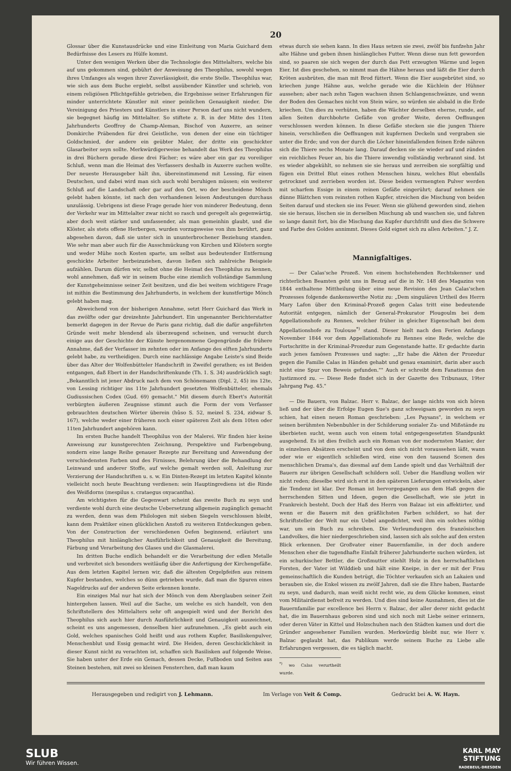20
Glossar über die Kunstausdrücke und eine Einleitung von Maria Guichard dem Bedürfnisse des Lesers zu Hülfe kommt.
Unter den wenigen Werken über die Technologie des Mittelalters, welche bis auf uns gekommen sind, gebührt der Anweisung des Theophilus, sowohl wegen ihres Umfanges als wegen ihrer Zuverlässigkeit, die erste Stelle. Theophilus war, wie sich aus dem Buche ergiebt, selbst ausübender Künstler und schrieb, von einem religiösen Pflichtgefühle getrieben, die Ergebnisse seiner Erfahrungen für minder unterrichtete Künstler mit einer peinlichen Genauigkeit nieder. Die Vereinigung des Priesters und Künstlers in einer Person darf uns nicht wundern, sie begegnet häufig im Mittelalter. So stiftete z. B. in der Mitte des 11ten Jahrhunderts Geoffroy de Champ-Aleman, Bischof von Auxerre, an seiner Domkirche Präbenden für drei Geistliche, von denen der eine ein tüchtiger Goldschmied, der andere ein geübter Maler, der dritte ein geschickter Glasarbeiter seyn sollte. Merkwürdigerweise behandelt das Werk des Theophilus in drei Büchern gerade diese drei Fächer; es wäre aber ein gar zu voreiliger Schluß, wenn man die Heimat des Verfassers deshalb in Auxerre suchen wollte. Der neueste Herausgeber hält ihn, übereinstimmend mit Lessing, für einen Deutschen, und dabei wird man sich auch wohl beruhigen müssen; ein weiterer Schluß auf die Landschaft oder gar auf den Ort, wo der bescheidene Mönch gelebt haben könnte, ist nach den vorhandenen leisen Andeutungen durchaus unzulässig. Uebrigens ist diese Frage gerade hier von minderer Bedeutung, denn der Verkehr war im Mittelalter zwar nicht so rasch und geregelt als gegenwärtig, aber doch weit stärker und umfassender, als man gemeinhin glaubt, und die Klöster, als stets offene Herbergen, wurden vorzugsweise von ihm berührt, ganz abgesehen davon, daß sie unter sich in ununterbrochener Beziehung standen. Wie sehr man aber auch für die Ausschmückung von Kirchen und Klöstern sorgte und weder Mühe noch Kosten sparte, um selbst aus bedeutender Entfernung geschickte Arbeiter herbeizuziehen, davon ließen sich zahlreiche Beispiele aufzählen. Darum dürfen wir, selbst ohne die Heimat des Theophilus zu kennen, wohl annehmen, daß wir in seinem Buche eine ziemlich vollständige Sammlung der Kunstgeheimnisse seiner Zeit besitzen, und die bei weitem wichtigere Frage ist mithin die Bestimmung des Jahrhunderts, in welchem der kunstfertige Mönch gelebt haben mag.
Abweichend von der bisherigen Annahme, setzt Herr Guichard das Werk in das zwölfte oder gar dreizehnte Jahrhundert. Ein ungenannter Berichterstatter bemerkt dagegen in der Revue de Paris ganz richtig, daß die dafür angeführten Gründe weit mehr blendend als überzeugend scheinen, und versucht durch einige aus der Geschichte der Künste hergenommene Gegengründe die frühere Annahme, daß der Verfasser im zehnten oder im Anfange des elften Jahrhunderts gelebt habe, zu vertheidigen. Durch eine nachlässige Angabe Leiste's sind Beide über das Alter der Wolfenbütteler Handschrift in Zweifel gerathen; es ist Beiden entgangen, daß Ebert in der Handschriftenkunde (Th. 1. S. 34) ausdrücklich sagt: „Bekanntlich ist jener Abdruck nach dem von Schönemann (Dipl. 2, 45) ins 12te, von Lessing richtiger ins 11te Jahrhundert gesetzten Wolfenbütteler, ehemals Gudiussischen Codex (Gud. 69) gemacht." Mit diesem durch Ebert's Autorität verbürgten äußeren Zeugnisse stimmt auch die Form der vom Verfasser gebrauchten deutschen Wörter überein (hûso S. 52, meizel S. 234, zidwar S. 167), welche weder einer früheren noch einer späteren Zeit als dem 10ten oder 11ten Jahrhundert angehören kann.
Im ersten Buche handelt Theophilus von der Malerei. Wir finden hier keine Anweisung zur kunstgerechten Zeichnung, Perspektive und Farbengebung, sondern eine lange Reihe genauer Rezepte zur Bereitung und Anwendung der verschiedensten Farben und des Firnisses, Belehrung über die Behandlung der Leinwand und anderer Stoffe, auf welche gemalt werden soll, Anleitung zur Verzierung der Handschriften u. s. w. Ein Dinten-Rezept im letzten Kapitel könnte vielleicht noch heute Beachtung verdienen: sein Hauptingrediens ist die Rinde des Weißdorns (mespilus s. crataegus oxyacantha).
Am wichtigsten für die Gegenwart scheint das zweite Buch zu seyn und verdiente wohl durch eine deutsche Uebersetzung allgemein zugänglich gemacht zu werden, denn was dem Philologen mit sieben Siegeln verschlossen bleibt, kann dem Praktiker einen glücklichen Anstoß zu weiteren Entdeckungen geben. Von der Construction der verschiedenen Oefen beginnend, erläutert uns Theophilus mit hinlänglicher Ausführlichkeit und Genauigkeit die Bereitung, Färbung und Verarbeitung des Glases und die Glasmalerei.
Im dritten Buche endlich behandelt er die Verarbeitung der edlen Metalle und verbreitet sich besonders weitläufig über die Anfertigung der Kirchengefäße. Aus dem letzten Kapitel lernen wir, daß die ältesten Orgelpfeifen aus reinem Kupfer bestanden, welches so dünn getrieben wurde, daß man die Spuren eines Nageldrucks auf der anderen Seite erkennen konnte.
Ein einziges Mal nur hat sich der Mönch von dem Aberglauben seiner Zeit hintergehen lassen. Weil auf die Sache, um welche es sich handelt, von den Schriftstellern des Mittelalters sehr oft angespielt wird und der Bericht des Theophilus sich auch hier durch Ausführlichkeit und Genauigkeit auszeichnet, scheint es uns angemessen, denselben hier aufzunehmen. „Es giebt auch ein Gold, welches spanisches Gold heißt und aus rothem Kupfer, Basiliskenpulver, Menschenblut und Essig gemacht wird. Die Heiden, deren Geschicklichkeit in dieser Kunst nicht zu verachten ist, schaffen sich Basilisken auf folgende Weise. Sie haben unter der Erde ein Gemach, dessen Decke, Fußboden und Seiten aus Steinen bestehen, mit zwei so kleinen Fensterchen, daß man kaum
etwas durch sie sehen kann. In dies Haus setzen sie zwei, zwölf bis funfzehn Jahr alte Hähne und geben ihnen hinlängliches Futter. Wenn diese nun fett geworden sind, so paaren sie sich wegen der durch das Fett erzeugten Wärme und legen Eier. Ist dies geschehen, so nimmt man die Hähne heraus und läßt die Eier durch Kröten ausbrüten, die man mit Brod füttert. Wenn die Eier ausgebrütet sind, so kriechen junge Hähne aus, welche gerade wie die Küchlein der Hühner aussehen; aber nach zehn Tagen wachsen ihnen Schlangenschwänze, und wenn der Boden des Gemaches nicht von Stein wäre, so würden sie alsbald in die Erde kriechen. Um dies zu verhüten, haben die Wächter derselben eherne, runde, auf allen Seiten durchbohrte Gefäße von großer Weite, deren Oeffnungen verschlossen werden können. In diese Gefäße stecken sie die jungen Thiere hinein, verschließen die Oeffnungen mit kupfernen Deckeln und vergraben sie unter die Erde; und von der durch die Löcher hineinfallenden feinen Erde nähren sich die Thiere sechs Monate lang. Darauf decken sie sie wieder auf und zünden ein reichliches Feuer an, bis die Thiere inwendig vollständig verbrannt sind. Ist es wieder abgekühlt, so nehmen sie sie heraus und zerreiben sie sorgfältig und fügen ein Drittel Blut eines rothen Menschen hinzu, welches Blut ebenfalls getrocknet und zerrieben worden ist. Diese beiden vermengten Pulver werden mit scharfem Essige in einem reinen Gefäße eingerührt; darauf nehmen sie dünne Blättchen vom reinsten rothen Kupfer, streichen die Mischung von beiden Seiten darauf und stecken sie ins Feuer. Wenn sie glühend geworden sind, ziehen sie sie heraus, löschen sie in derselben Mischung ab und waschen sie, und fahren so lange damit fort, bis die Mischung das Kupfer durchfrißt und dies die Schwere und Farbe des Goldes annimmt. Dieses Gold eignet sich zu allen Arbeiten." J. Z.
Mannigfaltiges.
— Der Calas'sche Prozeß. Von einem hochstehenden Rechtskenner und richterlichen Beamten geht uns in Bezug auf die in Nr. 148 des Magazins von 1844 enthaltene Mittheilung über eine neue Revision des Jean Calas'schen Prozesses folgende dankenswerthe Notiz zu: „Dem singulären Urtheil des Herrn Mary Lafon über den Kriminal-Prozeß gegen Calas tritt eine bedeutende Autorität entgegen, nämlich der General-Prokurator Plougoulm bei dem Appellationshofe zu Rennes, welcher früher in gleicher Eigenschaft bei dem Appellationshofe zu Toulouse<sup>*)</sup> stand. Dieser hielt nach den Ferien Anfangs November 1844 vor dem Appellationshofe zu Rennes eine Rede, welche die Fortschritte in der Kriminal-Prozedur zum Gegenstande hatte. Er gedachte darin auch jenes famösen Prozesses und sagte: „„Er habe die Akten der Prozedur gegen die Familie Calas in Händen gehabt und genau examinirt, darin aber auch nicht eine Spur von Beweis gefunden."" Auch er schreibt dem Fanatismus den Justizmord zu. — Diese Rede findet sich in der Gazette des Tribunaux, 19ter Jahrgang Pag. 45."
— Die Bauern, von Balzac. Herr v. Balzac, der lange nichts von sich hören ließ und der über die Erfolge Eugen Sue's ganz schweigsam geworden zu seyn schien, hat einen neuen Roman geschrieben: „Les Paysans", in welchem er seinen berühmten Nebenbuhler in der Schilderung sozialer Zu- und Mißstände zu überbieten sucht, wenn auch von einem total entgegengesetzten Standpunkt ausgehend. Es ist dies freilich auch ein Roman von der modernsten Manier, der in einzelnen Absätzen erscheint und von dem sich nicht voraussehen läßt, wann oder wie er eigentlich schließen wird, eine von den tausend Scenen des menschlichen Drama's, das diesmal auf dem Lande spielt und das Verhältniß der Bauern zur übrigen Gesellschaft schildern soll. Ueber die Handlung wollen wir nicht reden; dieselbe wird sich erst in den späteren Lieferungen entwickeln, aber die Tendenz ist klar. Der Roman ist hervorgegangen aus dem Haß gegen die herrschenden Sitten und Ideen, gegen die Gesellschaft, wie sie jetzt in Frankreich besteht. Doch der Haß des Herrn von Balzac ist ein affektirter, und wenn er die Bauern mit den gräßlichsten Farben schildert, so hat der Schriftsteller der Welt nur ein Uebel angedichtet, weil ihm ein solches nöthig war, um ein Buch zu schreiben. Die Verleumdungen des französischen Landvolkes, die hier niedergeschrieben sind, lassen sich als solche auf den ersten Blick erkennen. Der Großvater einer Bauernfamilie, in der doch andere Menschen eher die tugendhafte Einfalt früherer Jahrhunderte suchen würden, ist ein schurkischer Bettler, die Großmutter stiehlt Holz in den herrschaftlichen Forsten, der Vater ist Wilddieb und hält eine Kneipe, in der er mit der Frau gemeinschaftlich die Kunden betrügt, die Töchter verkaufen sich an Lakaien und berauben sie, die Enkel wissen zu zwölf Jahren, daß sie die Ehre haben, Bastarde zu seyn, und dadurch, man weiß nicht recht wie, zu dem Glücke kommen, einst vom Militairdienst befreit zu werden. Und dies sind keine Ausnahmen, dies ist die Bauernfamilie par excellence bei Herrn v. Balzac, der aller derer nicht gedacht hat, die im Bauernhaus geboren sind und sich noch mit Liebe seiner erinnern, oder deren Väter in Kittel und Holzschuhen nach den Städten kamen und dort die Gründer angesehener Familien wurden. Merkwürdig bleibt nur, wie Herr v. Balzac geglaubt hat, das Publikum werde seinem Buche zu Liebe alle Erfahrungen vergessen, die es täglich macht.
<sup>*)</sup> wo Calas verurtheilt wurde.
Herausgegeben und redigirt von J. Lehmann. Im Verlage von Veit & Comp. Gedruckt bei A. W. Hayn.
SLUB
Wir führen Wissen.
KARL MAY
STIFTUNG
RADEBEUL·DRESDEN